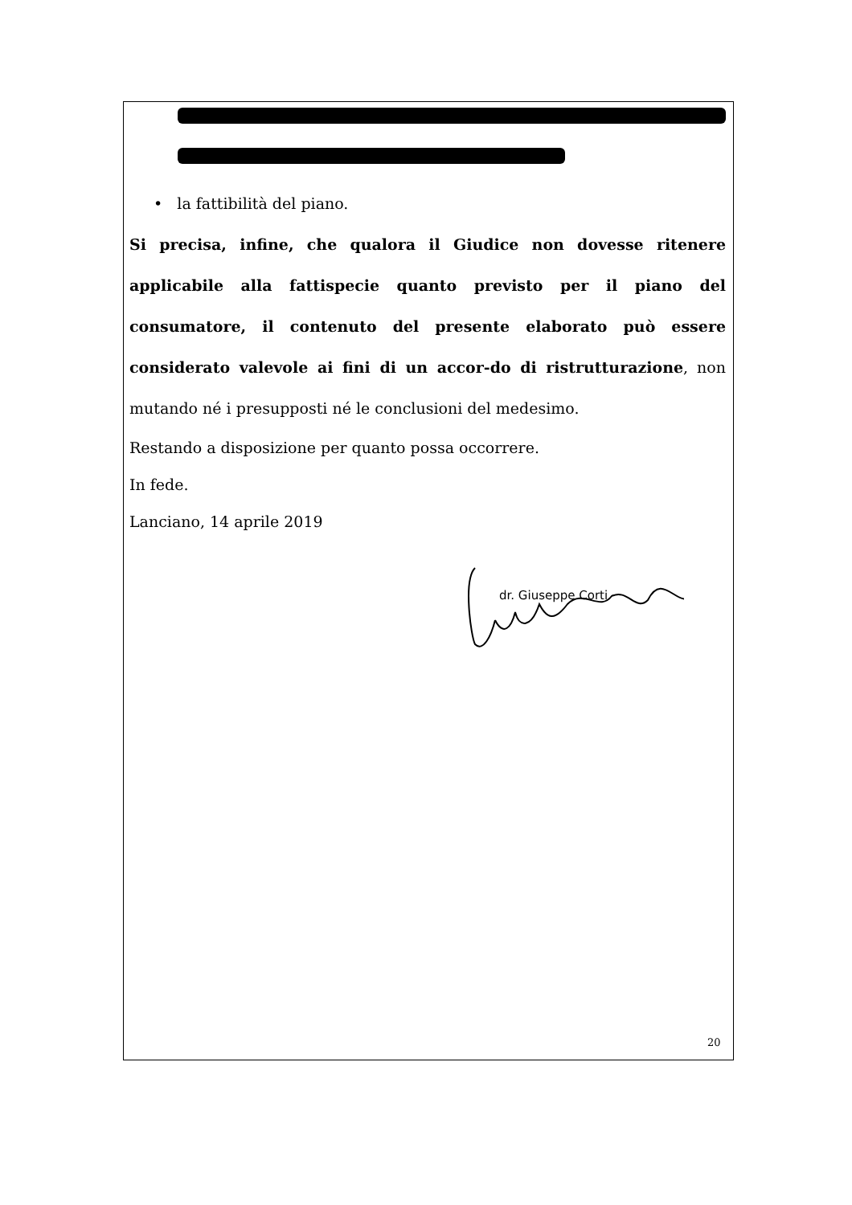• la fattibilità del piano.
Si precisa, infine, che qualora il Giudice non dovesse ritenere applicabile alla fattispecie quanto previsto per il piano del consumatore, il contenuto del presente elaborato può essere considerato valevole ai fini di un accor-do di ristrutturazione, non mutando né i presupposti né le conclusioni del medesimo.
Restando a disposizione per quanto possa occorrere.
In fede.
Lanciano, 14 aprile 2019
dr. Giuseppe Corti
20